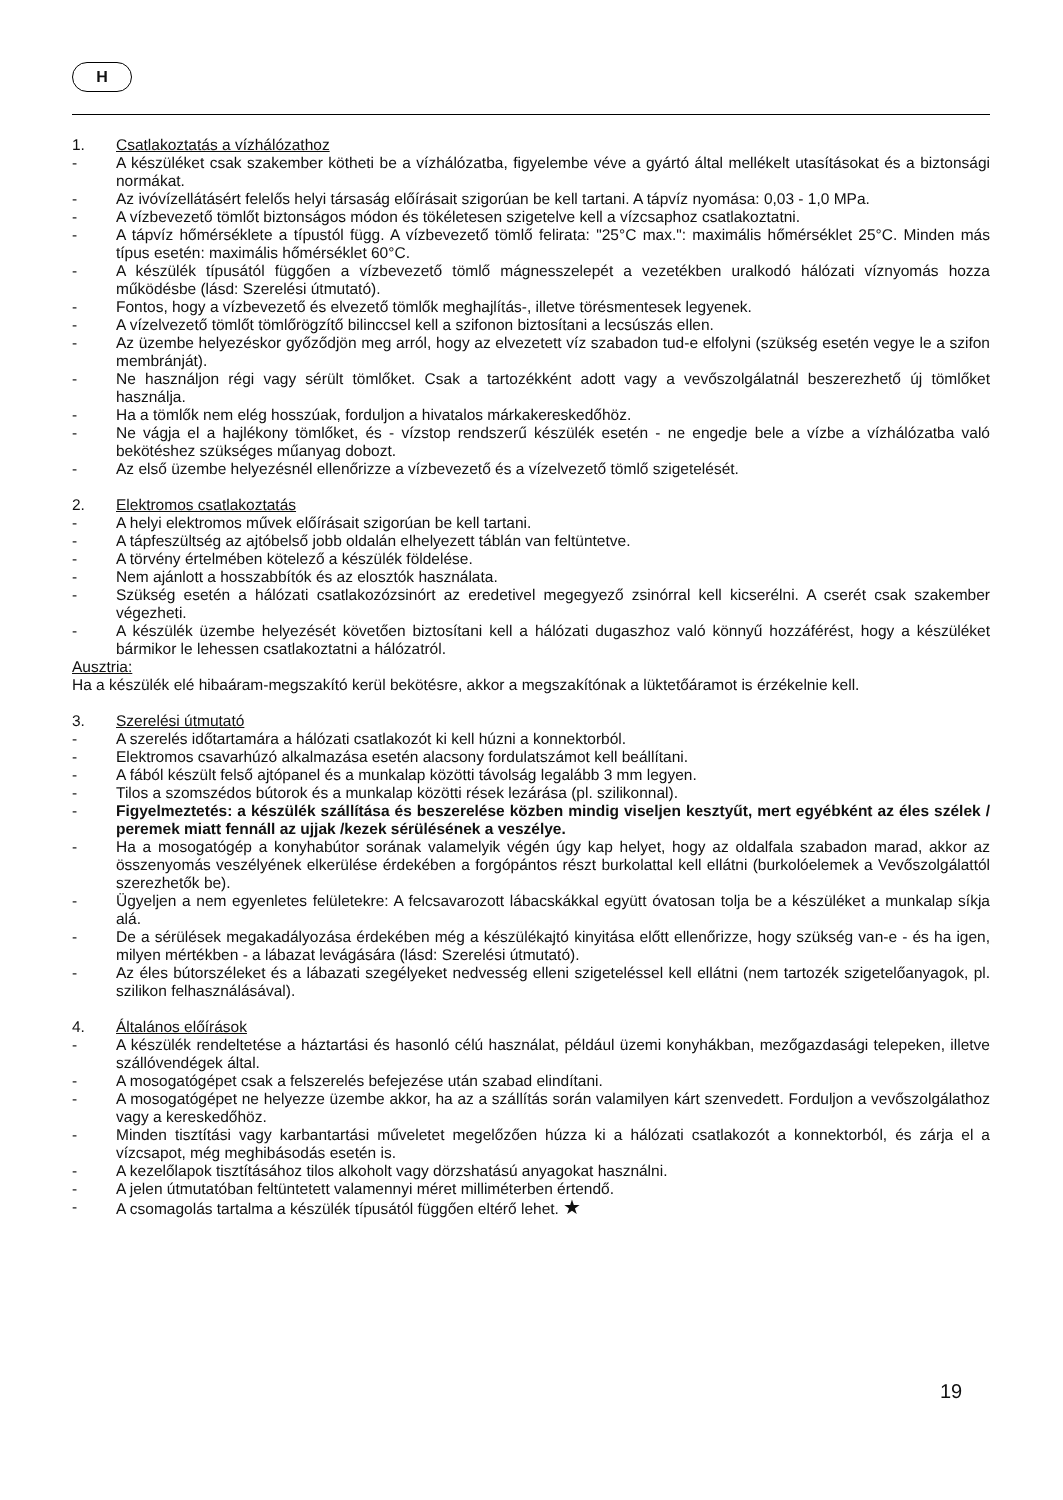H
1. Csatlakoztatás a vízhálózathoz
- A készüléket csak szakember kötheti be a vízhálózatba, figyelembe véve a gyártó által mellékelt utasításokat és a biztonsági normákat.
- Az ivóvízellátásért felelős helyi társaság előírásait szigorúan be kell tartani. A tápvíz nyomása: 0,03 - 1,0 MPa.
- A vízbevezető tömlőt biztonságos módon és tökéletesen szigetelve kell a vízcsaphoz csatlakoztatni.
- A tápvíz hőmérséklete a típustól függ. A vízbevezető tömlő felirata: "25°C max.": maximális hőmérséklet 25°C. Minden más típus esetén: maximális hőmérséklet 60°C.
- A készülék típusától függően a vízbevezető tömlő mágnesszelepét a vezetékben uralkodó hálózati víznyomás hozza működésbe (lásd: Szerelési útmutató).
- Fontos, hogy a vízbevezető és elvezető tömlők meghajlítás-, illetve törésmentesek legyenek.
- A vízelvezető tömlőt tömlőrögzítő bilinccsel kell a szifonon biztosítani a lecsúszás ellen.
- Az üzembe helyezéskor győződjön meg arról, hogy az elvezetett víz szabadon tud-e elfolyni (szükség esetén vegye le a szifon membránját).
- Ne használjon régi vagy sérült tömlőket. Csak a tartozékként adott vagy a vevőszolgálatnál beszerezhető új tömlőket használja.
- Ha a tömlők nem elég hosszúak, forduljon a hivatalos márkakereskedőhöz.
- Ne vágja el a hajlékony tömlőket, és - vízstop rendszerű készülék esetén - ne engedje bele a vízbe a vízhálózatba való bekötéshez szükséges műanyag dobozt.
- Az első üzembe helyezésnél ellenőrizze a vízbevezető és a vízelvezető tömlő szigetelését.
2. Elektromos csatlakoztatás
- A helyi elektromos művek előírásait szigorúan be kell tartani.
- A tápfeszültség az ajtóbelső jobb oldalán elhelyezett táblán van feltüntetve.
- A törvény értelmében kötelező a készülék földelése.
- Nem ajánlott a hosszabbítók és az elosztók használata.
- Szükség esetén a hálózati csatlakozózsinórt az eredetivel megegyező zsinórral kell kicserélni. A cserét csak szakember végezheti.
- A készülék üzembe helyezését követően biztosítani kell a hálózati dugaszhoz való könnyű hozzáférést, hogy a készüléket bármikor le lehessen csatlakoztatni a hálózatról.
Ausztria:
Ha a készülék elé hibaáram-megszakító kerül bekötésre, akkor a megszakítónak a lüktetőáramot is érzékelnie kell.
3. Szerelési útmutató
- A szerelés időtartamára a hálózati csatlakozót ki kell húzni a konnektorból.
- Elektromos csavarhúzó alkalmazása esetén alacsony fordulatszámot kell beállítani.
- A fából készült felső ajtópanel és a munkalap közötti távolság legalább 3 mm legyen.
- Tilos a szomszédos bútorok és a munkalap közötti rések lezárása (pl. szilikonnal).
- Figyelmeztetés: a készülék szállítása és beszerelése közben mindig viseljen kesztyűt, mert egyébként az éles szélek / peremek miatt fennáll az ujjak /kezek sérülésének a veszélye.
- Ha a mosogatógép a konyhabútor sorának valamelyik végén úgy kap helyet, hogy az oldalfala szabadon marad, akkor az összenyomás veszélyének elkerülése érdekében a forgópántos részt burkolattal kell ellátni (burkolóelemek a Vevőszolgálattól szerezhetők be).
- Ügyeljen a nem egyenletes felületekre: A felcsavarozott lábacskákkal együtt óvatosan tolja be a készüléket a munkalap síkja alá.
- De a sérülések megakadályozása érdekében még a készülékajtó kinyitása előtt ellenőrizze, hogy szükség van-e - és ha igen, milyen mértékben - a lábazat levágására (lásd: Szerelési útmutató).
- Az éles bútorszéleket és a lábazati szegélyeket nedvesség elleni szigeteléssel kell ellátni (nem tartozék szigetelőanyagok, pl. szilikon felhasználásával).
4. Általános előírások
- A készülék rendeltetése a háztartási és hasonló célú használat, például üzemi konyhákban, mezőgazdasági telepeken, illetve szállóvendégek által.
- A mosogatógépet csak a felszerelés befejezése után szabad elindítani.
- A mosogatógépet ne helyezze üzembe akkor, ha az a szállítás során valamilyen kárt szenvedett. Forduljon a vevőszolgálathoz vagy a kereskedőhöz.
- Minden tisztítási vagy karbantartási műveletet megelőzően húzza ki a hálózati csatlakozót a konnektorból, és zárja el a vízcsapot, még meghibásodás esetén is.
- A kezelőlapok tisztításához tilos alkoholt vagy dörzshatású anyagokat használni.
- A jelen útmutatóban feltüntetett valamennyi méret milliméterben értendő.
- A csomagolás tartalma a készülék típusától függően eltérő lehet. ★
19